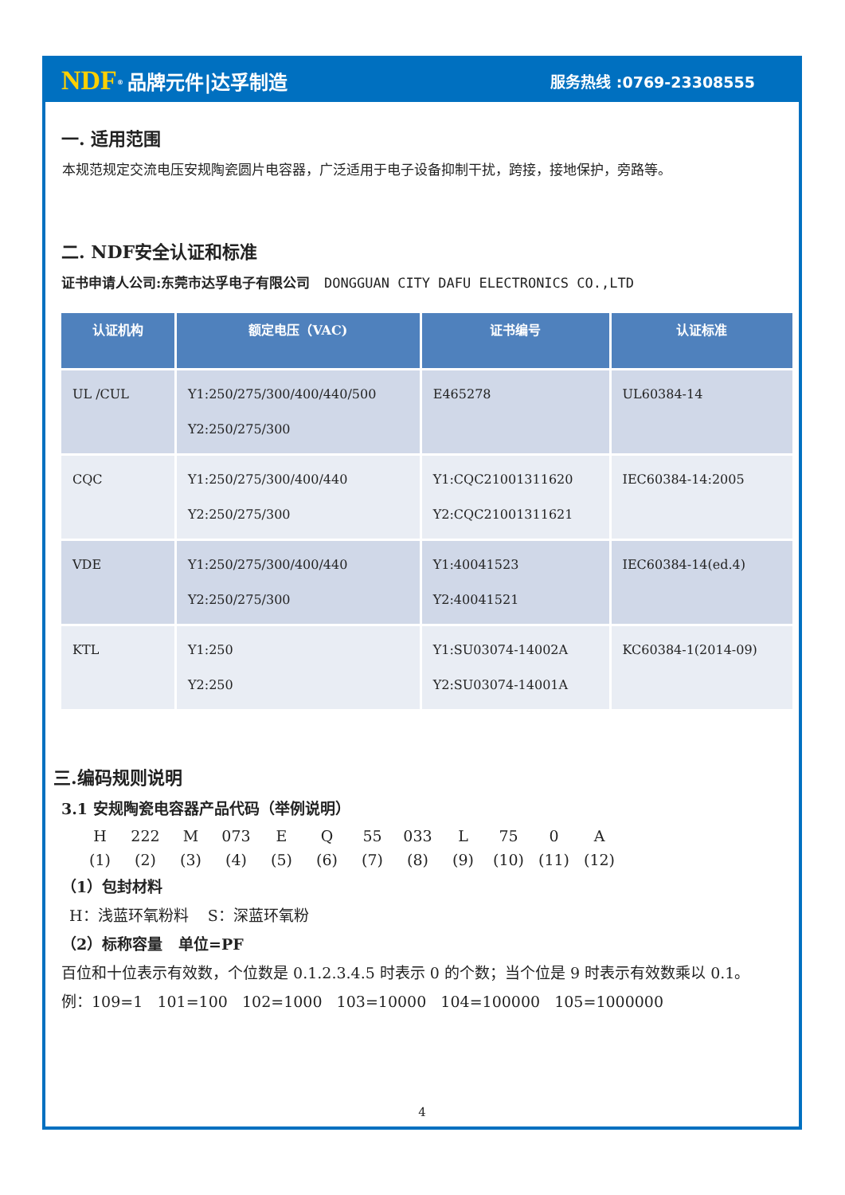NDF<sup>®</sup> 品牌元件|达孚制造
服务热线 :0769-23308555
一. 适用范围
本规范规定交流电压安规陶瓷圆片电容器，广泛适用于电子设备抑制干扰，跨接，接地保护，旁路等。
二. NDF安全认证和标准
证书申请人公司:东莞市达孚电子有限公司 DONGGUAN CITY DAFU ELECTRONICS CO.,LTD
| 认证机构 | 额定电压（VAC) | 证书编号 | 认证标准 |
| --- | --- | --- | --- |
| UL /CUL | Y1:250/275/300/400/440/500 Y2:250/275/300 | E465278 | UL60384-14 |
| CQC | Y1:250/275/300/400/440 Y2:250/275/300 | Y1:CQC21001311620 Y2:CQC21001311621 | IEC60384-14:2005 |
| VDE | Y1:250/275/300/400/440 Y2:250/275/300 | Y1:40041523 Y2:40041521 | IEC60384-14(ed.4) |
| KTL | Y1:250 Y2:250 | Y1:SU03074-14002A Y2:SU03074-14001A | KC60384-1(2014-09) |
三.编码规则说明
3.1 安规陶瓷电容器产品代码（举例说明）
H 222 M 073 E Q 55 033 L 75 0 A
(1) (2) (3) (4) (5) (6) (7) (8) (9) (10) (11) (12)
（1）包封材料
H：浅蓝环氧粉料 S：深蓝环氧粉
（2）标称容量 单位=PF
百位和十位表示有效数，个位数是 0.1.2.3.4.5 时表示 0 的个数；当个位是 9 时表示有效数乘以 0.1。
例：109=1 101=100 102=1000 103=10000 104=100000 105=1000000
4